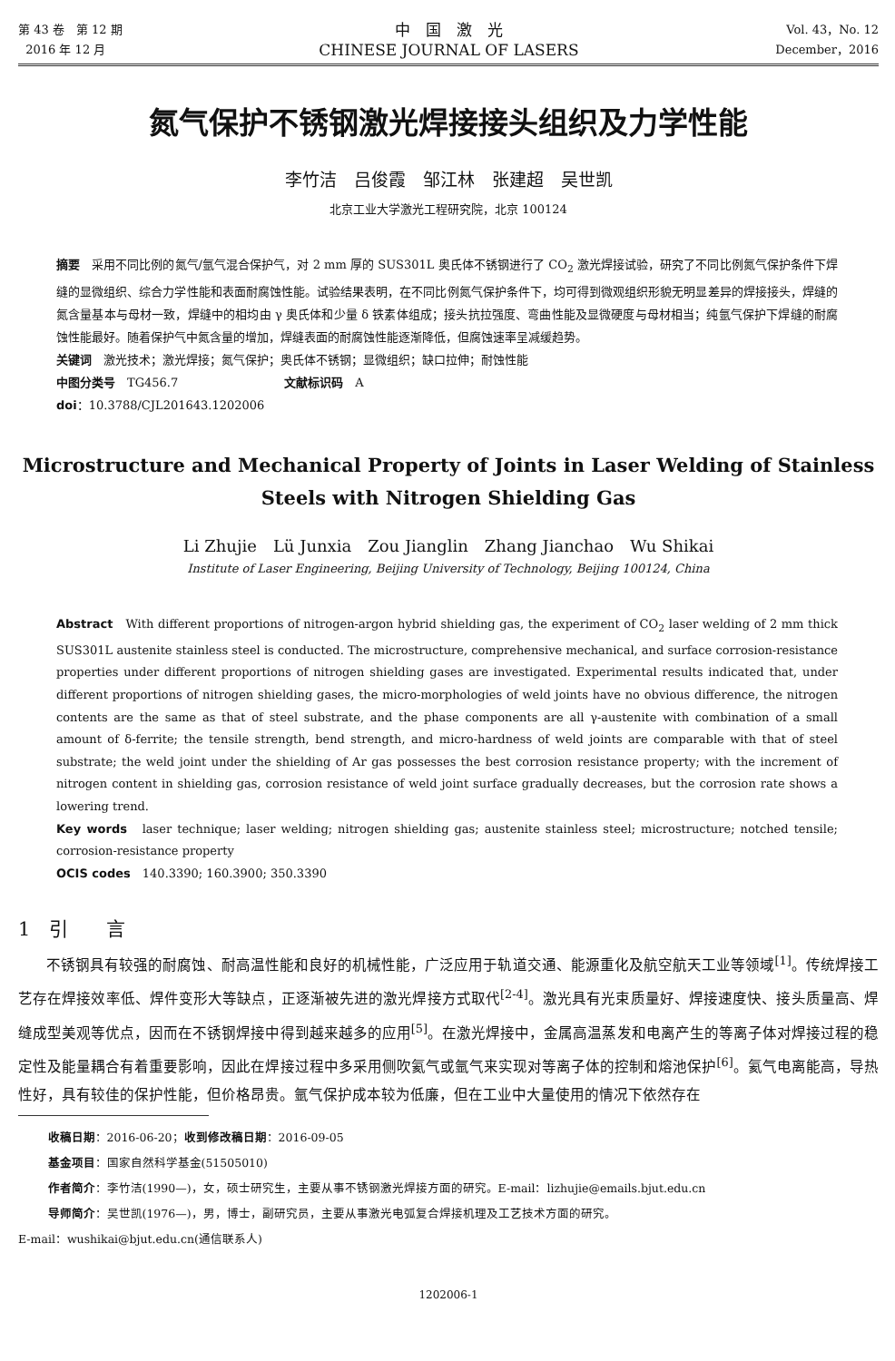第 43 卷　第 12 期
2016 年 12 月
中　国　激　光
CHINESE JOURNAL OF LASERS
Vol. 43，No. 12
December，2016
氮气保护不锈钢激光焊接接头组织及力学性能
李竹洁　吕俊霞　邹江林　张建超　吴世凯
北京工业大学激光工程研究院，北京 100124
摘要　采用不同比例的氮气/氩气混合保护气，对 2 mm 厚的 SUS301L 奥氏体不锈钢进行了 CO<sub>2</sub> 激光焊接试验，研究了不同比例氮气保护条件下焊缝的显微组织、综合力学性能和表面耐腐蚀性能。试验结果表明，在不同比例氮气保护条件下，均可得到微观组织形貌无明显差异的焊接接头，焊缝的氮含量基本与母材一致，焊缝中的相均由 γ 奥氏体和少量 δ 铁素体组成；接头抗拉强度、弯曲性能及显微硬度与母材相当；纯氩气保护下焊缝的耐腐蚀性能最好。随着保护气中氮含量的增加，焊缝表面的耐腐蚀性能逐渐降低，但腐蚀速率呈减缓趋势。
关键词　激光技术；激光焊接；氮气保护；奥氏体不锈钢；显微组织；缺口拉伸；耐蚀性能
中图分类号　TG456.7　　　　　　　　　文献标识码　A
doi：10.3788/CJL201643.1202006
Microstructure and Mechanical Property of Joints in Laser Welding of Stainless Steels with Nitrogen Shielding Gas
Li Zhujie　Lü Junxia　Zou Jianglin　Zhang Jianchao　Wu Shikai
Institute of Laser Engineering, Beijing University of Technology, Beijing 100124, China
Abstract　With different proportions of nitrogen-argon hybrid shielding gas, the experiment of CO<sub>2</sub> laser welding of 2 mm thick SUS301L austenite stainless steel is conducted. The microstructure, comprehensive mechanical, and surface corrosion-resistance properties under different proportions of nitrogen shielding gases are investigated. Experimental results indicated that, under different proportions of nitrogen shielding gases, the micro-morphologies of weld joints have no obvious difference, the nitrogen contents are the same as that of steel substrate, and the phase components are all γ-austenite with combination of a small amount of δ-ferrite; the tensile strength, bend strength, and micro-hardness of weld joints are comparable with that of steel substrate; the weld joint under the shielding of Ar gas possesses the best corrosion resistance property; with the increment of nitrogen content in shielding gas, corrosion resistance of weld joint surface gradually decreases, but the corrosion rate shows a lowering trend.
Key words　laser technique; laser welding; nitrogen shielding gas; austenite stainless steel; microstructure; notched tensile; corrosion-resistance property
OCIS codes　140.3390; 160.3900; 350.3390
1　引　　言
不锈钢具有较强的耐腐蚀、耐高温性能和良好的机械性能，广泛应用于轨道交通、能源重化及航空航天工业等领域<sup>[1]</sup>。传统焊接工艺存在焊接效率低、焊件变形大等缺点，正逐渐被先进的激光焊接方式取代<sup>[2-4]</sup>。激光具有光束质量好、焊接速度快、接头质量高、焊缝成型美观等优点，因而在不锈钢焊接中得到越来越多的应用<sup>[5]</sup>。在激光焊接中，金属高温蒸发和电离产生的等离子体对焊接过程的稳定性及能量耦合有着重要影响，因此在焊接过程中多采用侧吹氦气或氩气来实现对等离子体的控制和熔池保护<sup>[6]</sup>。氦气电离能高，导热性好，具有较佳的保护性能，但价格昂贵。氩气保护成本较为低廉，但在工业中大量使用的情况下依然存在
收稿日期：2016-06-20；收到修改稿日期：2016-09-05
基金项目：国家自然科学基金(51505010)
作者简介：李竹洁(1990—)，女，硕士研究生，主要从事不锈钢激光焊接方面的研究。E-mail：lizhujie@emails.bjut.edu.cn
导师简介：吴世凯(1976—)，男，博士，副研究员，主要从事激光电弧复合焊接机理及工艺技术方面的研究。
E-mail：wushikai@bjut.edu.cn(通信联系人)
1202006-1